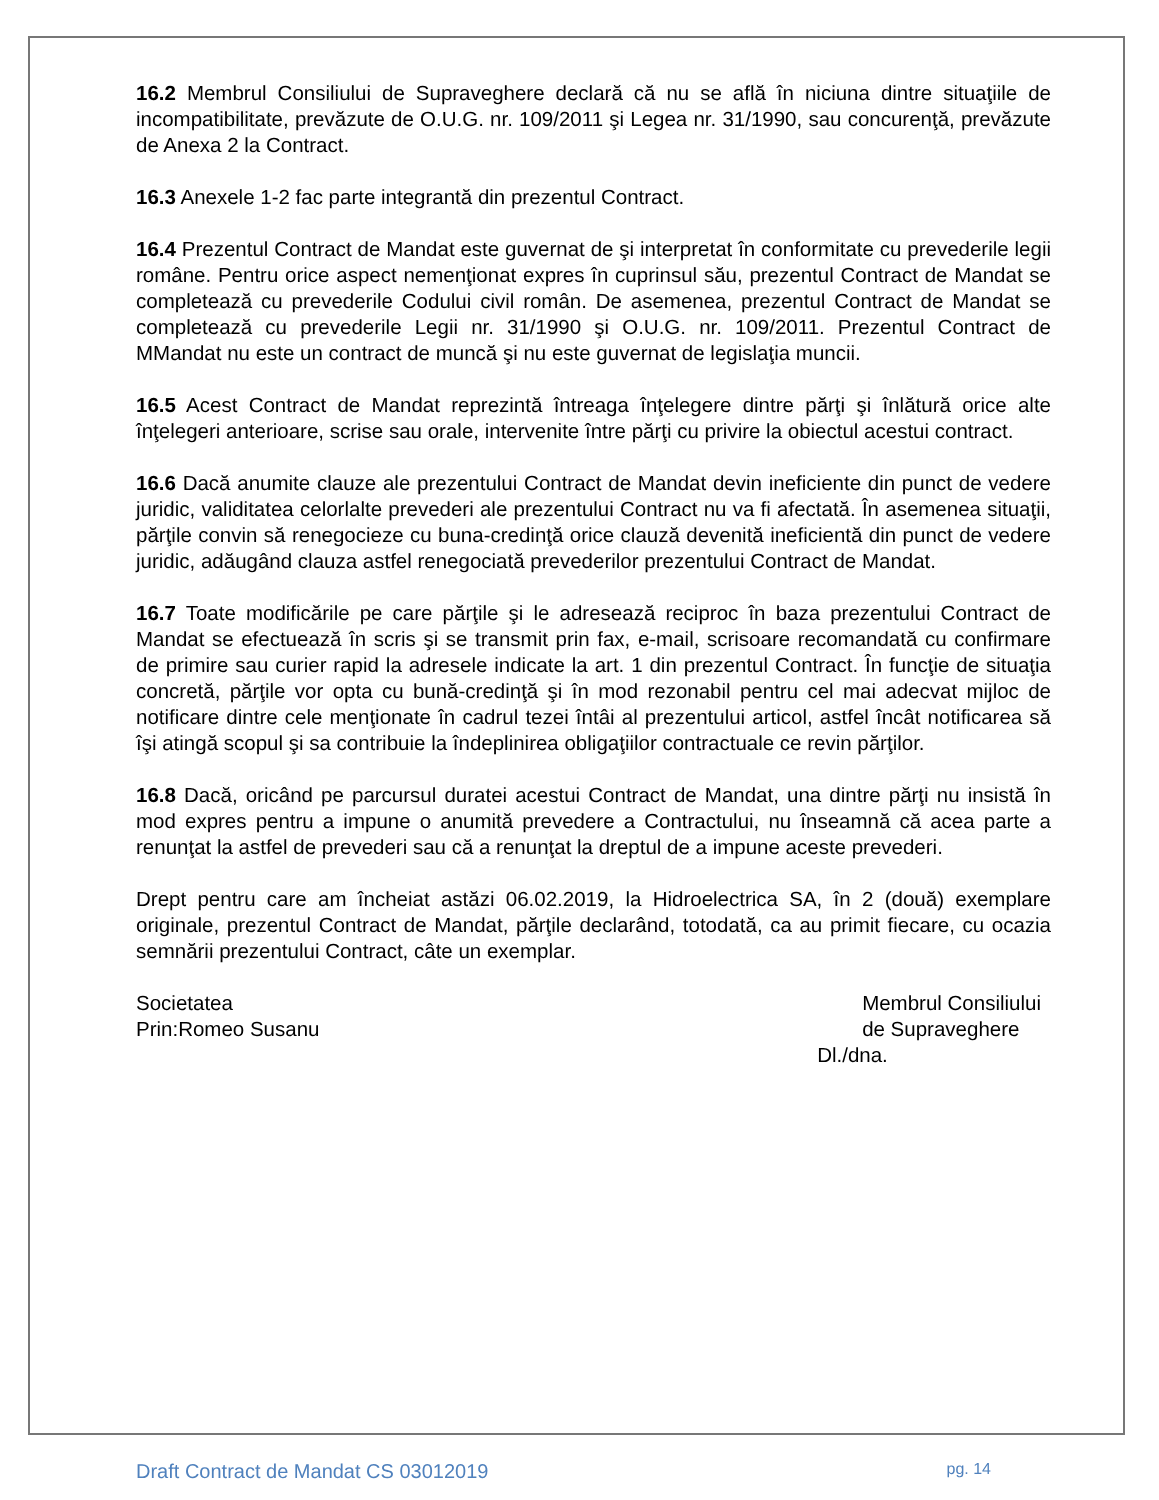16.2 Membrul Consiliului de Supraveghere declară că nu se află în niciuna dintre situaţiile de incompatibilitate, prevăzute de O.U.G. nr. 109/2011 şi Legea nr. 31/1990, sau concurenţă, prevăzute de Anexa 2 la Contract.
16.3 Anexele 1-2 fac parte integrantă din prezentul Contract.
16.4 Prezentul Contract de Mandat este guvernat de şi interpretat în conformitate cu prevederile legii române. Pentru orice aspect nemenţionat expres în cuprinsul său, prezentul Contract de Mandat se completează cu prevederile Codului civil român. De asemenea, prezentul Contract de Mandat se completează cu prevederile Legii nr. 31/1990 şi O.U.G. nr. 109/2011. Prezentul Contract de MMandat nu este un contract de muncă şi nu este guvernat de legislaţia muncii.
16.5 Acest Contract de Mandat reprezintă întreaga înţelegere dintre părţi şi înlătură orice alte înţelegeri anterioare, scrise sau orale, intervenite între părţi cu privire la obiectul acestui contract.
16.6 Dacă anumite clauze ale prezentului Contract de Mandat devin ineficiente din punct de vedere juridic, validitatea celorlalte prevederi ale prezentului Contract nu va fi afectată. În asemenea situaţii, părţile convin să renegocieze cu buna-credinţă orice clauză devenită ineficientă din punct de vedere juridic, adăugând clauza astfel renegociată prevederilor prezentului Contract de Mandat.
16.7 Toate modificările pe care părţile şi le adresează reciproc în baza prezentului Contract de Mandat se efectuează în scris şi se transmit prin fax, e-mail, scrisoare recomandată cu confirmare de primire sau curier rapid la adresele indicate la art. 1 din prezentul Contract. În funcţie de situaţia concretă, părţile vor opta cu bună-credinţă şi în mod rezonabil pentru cel mai adecvat mijloc de notificare dintre cele menţionate în cadrul tezei întâi al prezentului articol, astfel încât notificarea să îşi atingă scopul şi sa contribuie la îndeplinirea obligaţiilor contractuale ce revin părţilor.
16.8 Dacă, oricând pe parcursul duratei acestui Contract de Mandat, una dintre părţi nu insistă în mod expres pentru a impune o anumită prevedere a Contractului, nu înseamnă că acea parte a renunţat la astfel de prevederi sau că a renunţat la dreptul de a impune aceste prevederi.
Drept pentru care am încheiat astăzi 06.02.2019, la Hidroelectrica SA, în 2 (două) exemplare originale, prezentul Contract de Mandat, părţile declarând, totodată, ca au primit fiecare, cu ocazia semnării prezentului Contract, câte un exemplar.
Societatea
Prin:Romeo Susanu
Membrul Consiliului
de Supraveghere
Dl./dna.
Draft Contract de Mandat CS 03012019 pg. 14